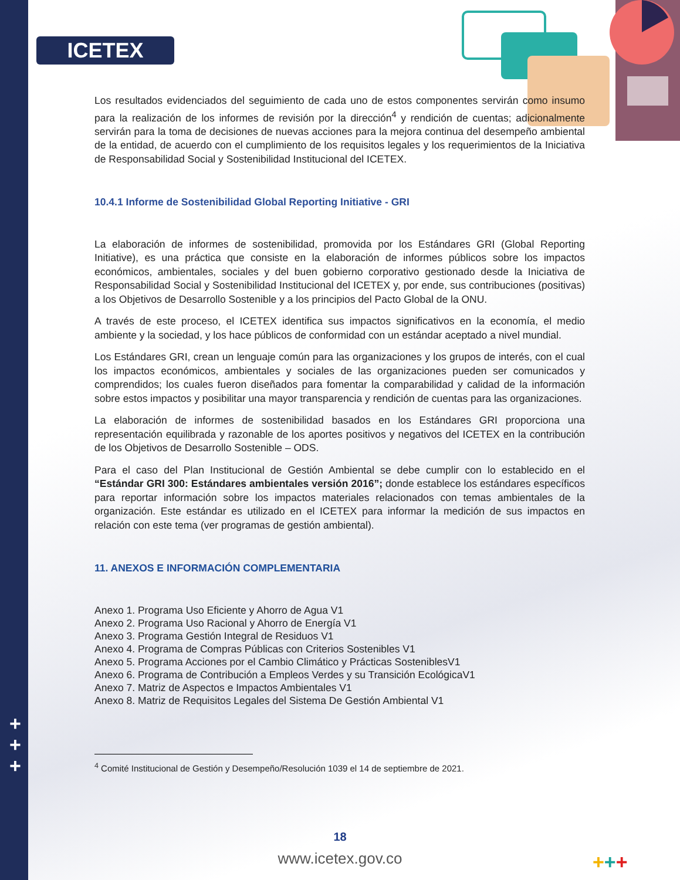ICETEX
Los resultados evidenciados del seguimiento de cada uno de estos componentes servirán como insumo para la realización de los informes de revisión por la dirección<sup>4</sup> y rendición de cuentas; adicionalmente servirán para la toma de decisiones de nuevas acciones para la mejora continua del desempeño ambiental de la entidad, de acuerdo con el cumplimiento de los requisitos legales y los requerimientos de la Iniciativa de Responsabilidad Social y Sostenibilidad Institucional del ICETEX.
10.4.1 Informe de Sostenibilidad Global Reporting Initiative - GRI
La elaboración de informes de sostenibilidad, promovida por los Estándares GRI (Global Reporting Initiative), es una práctica que consiste en la elaboración de informes públicos sobre los impactos económicos, ambientales, sociales y del buen gobierno corporativo gestionado desde la Iniciativa de Responsabilidad Social y Sostenibilidad Institucional del ICETEX y, por ende, sus contribuciones (positivas) a los Objetivos de Desarrollo Sostenible y a los principios del Pacto Global de la ONU.
A través de este proceso, el ICETEX identifica sus impactos significativos en la economía, el medio ambiente y la sociedad, y los hace públicos de conformidad con un estándar aceptado a nivel mundial.
Los Estándares GRI, crean un lenguaje común para las organizaciones y los grupos de interés, con el cual los impactos económicos, ambientales y sociales de las organizaciones pueden ser comunicados y comprendidos; los cuales fueron diseñados para fomentar la comparabilidad y calidad de la información sobre estos impactos y posibilitar una mayor transparencia y rendición de cuentas para las organizaciones.
La elaboración de informes de sostenibilidad basados en los Estándares GRI proporciona una representación equilibrada y razonable de los aportes positivos y negativos del ICETEX en la contribución de los Objetivos de Desarrollo Sostenible – ODS.
Para el caso del Plan Institucional de Gestión Ambiental se debe cumplir con lo establecido en el “Estándar GRI 300: Estándares ambientales versión 2016”; donde establece los estándares específicos para reportar información sobre los impactos materiales relacionados con temas ambientales de la organización. Este estándar es utilizado en el ICETEX para informar la medición de sus impactos en relación con este tema (ver programas de gestión ambiental).
11. ANEXOS E INFORMACIÓN COMPLEMENTARIA
Anexo 1. Programa Uso Eficiente y Ahorro de Agua V1
Anexo 2. Programa Uso Racional y Ahorro de Energía V1
Anexo 3. Programa Gestión Integral de Residuos V1
Anexo 4. Programa de Compras Públicas con Criterios Sostenibles V1
Anexo 5. Programa Acciones por el Cambio Climático y Prácticas SosteniblesV1
Anexo 6. Programa de Contribución a Empleos Verdes y su Transición EcológicaV1
Anexo 7. Matriz de Aspectos e Impactos Ambientales V1
Anexo 8. Matriz de Requisitos Legales del Sistema De Gestión Ambiental V1
<sup>4</sup> Comité Institucional de Gestión y Desempeño/Resolución 1039 el 14 de septiembre de 2021.
+
+
+
18
www.icetex.gov.co +++